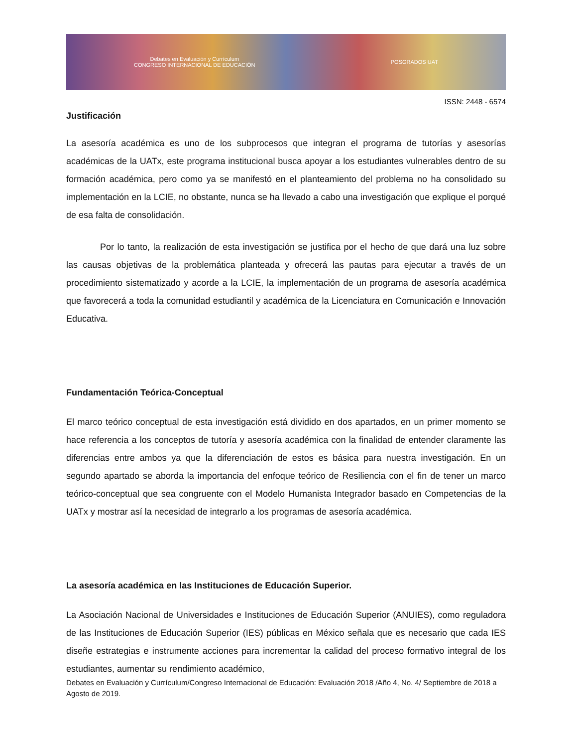Debates en Evaluación y Currículum
CONGRESO INTERNACIONAL DE EDUCACIÓN
POSGRADOS UAT
ISSN: 2448 - 6574
Justificación
La asesoría académica es uno de los subprocesos que integran el programa de tutorías y asesorías académicas de la UATx, este programa institucional busca apoyar a los estudiantes vulnerables dentro de su formación académica, pero como ya se manifestó en el planteamiento del problema no ha consolidado su implementación en la LCIE, no obstante, nunca se ha llevado a cabo una investigación que explique el porqué de esa falta de consolidación.
Por lo tanto, la realización de esta investigación se justifica por el hecho de que dará una luz sobre las causas objetivas de la problemática planteada y ofrecerá las pautas para ejecutar a través de un procedimiento sistematizado y acorde a la LCIE, la implementación de un programa de asesoría académica que favorecerá a toda la comunidad estudiantil y académica de la Licenciatura en Comunicación e Innovación Educativa.
Fundamentación Teórica-Conceptual
El marco teórico conceptual de esta investigación está dividido en dos apartados, en un primer momento se hace referencia a los conceptos de tutoría y asesoría académica con la finalidad de entender claramente las diferencias entre ambos ya que la diferenciación de estos es básica para nuestra investigación. En un segundo apartado se aborda la importancia del enfoque teórico de Resiliencia con el fin de tener un marco teórico-conceptual que sea congruente con el Modelo Humanista Integrador basado en Competencias de la UATx y mostrar así la necesidad de integrarlo a los programas de asesoría académica.
La asesoría académica en las Instituciones de Educación Superior.
La Asociación Nacional de Universidades e Instituciones de Educación Superior (ANUIES), como reguladora de las Instituciones de Educación Superior (IES) públicas en México señala que es necesario que cada IES diseñe estrategias e instrumente acciones para incrementar la calidad del proceso formativo integral de los estudiantes, aumentar su rendimiento académico,
Debates en Evaluación y Currículum/Congreso Internacional de Educación: Evaluación 2018 /Año 4, No. 4/ Septiembre de 2018 a Agosto de 2019.